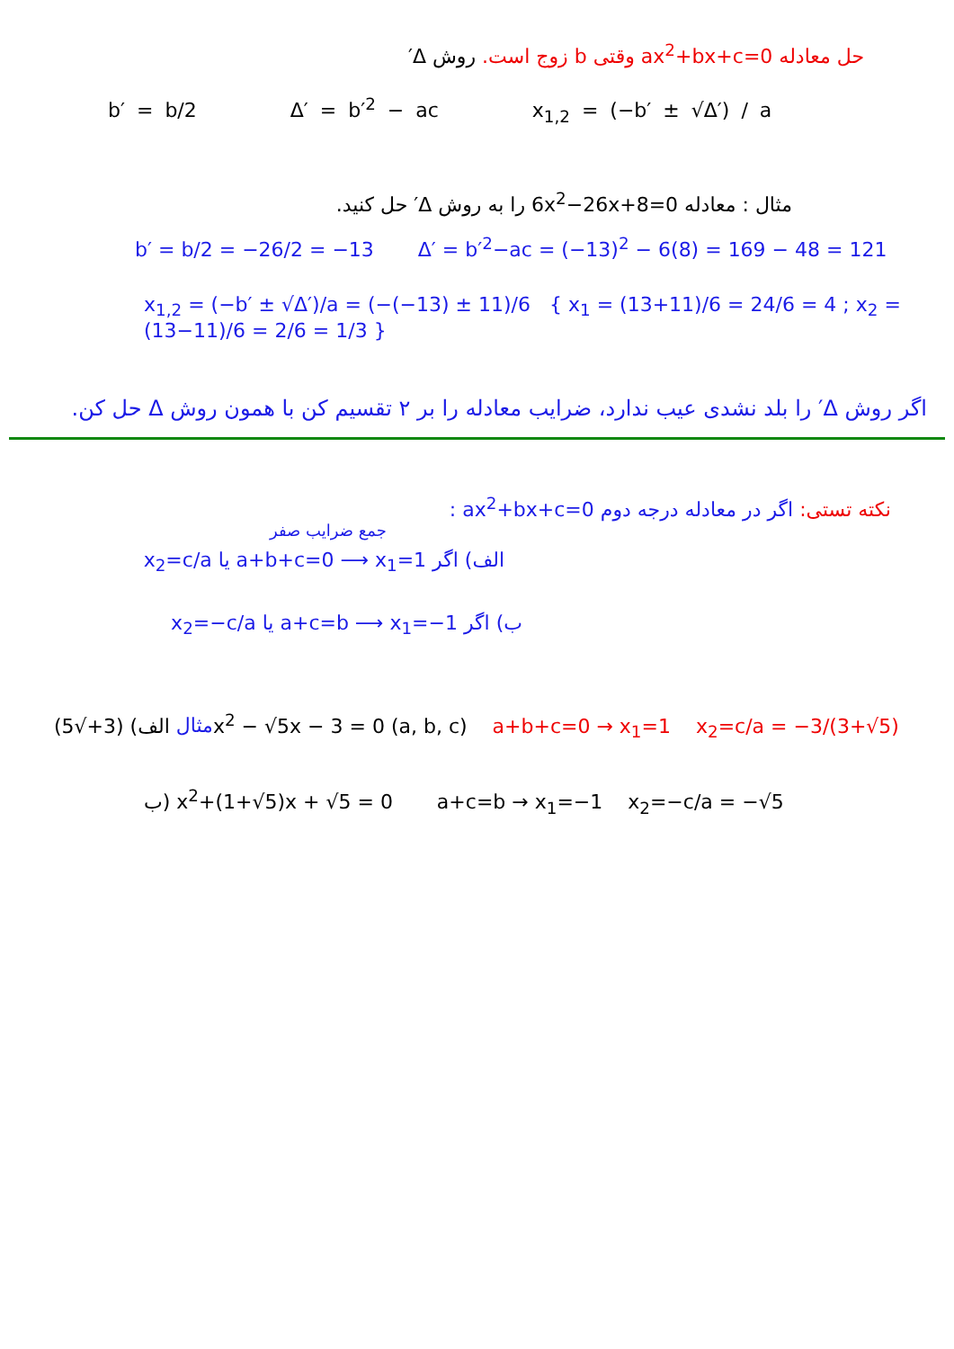حل معادله ax<sup>2</sup>+bx+c=0 وقتی b زوج است. روش Δ′
b′ = b/2 Δ′ = b′<sup>2</sup> − ac x<sub>1,2</sub> = (−b′ ± √Δ′) / a
مثال : معادله 6x<sup>2</sup>−26x+8=0 را به روش Δ′ حل کنید.
b′ = b/2 = −26/2 = −13 Δ′ = b′<sup>2</sup>−ac = (−13)<sup>2</sup> − 6(8) = 169 − 48 = 121
x<sub>1,2</sub> = (−b′ ± √Δ′)/a = (−(−13) ± 11)/6 { x<sub>1</sub> = (13+11)/6 = 24/6 = 4 ; x<sub>2</sub> = (13−11)/6 = 2/6 = 1/3 }
اگر روش Δ′ را بلد نشدی عیب ندارد، ضرایب معادله را بر ۲ تقسیم کن با همون روش Δ حل کن.
نکته تستی: اگر در معادله درجه دوم ax<sup>2</sup>+bx+c=0 :
جمع ضرایب صفر
الف) اگر a+b+c=0 ⟶ x<sub>1</sub>=1 یا x<sub>2</sub>=c/a
ب) اگر a+c=b ⟶ x<sub>1</sub>=−1 یا x<sub>2</sub>=−c/a
مثال الف) (3+√5)x<sup>2</sup> − √5x − 3 = 0 (a, b, c) a+b+c=0 → x<sub>1</sub>=1 x<sub>2</sub>=c/a = −3/(3+√5)
ب) x<sup>2</sup>+(1+√5)x + √5 = 0 a+c=b → x<sub>1</sub>=−1 x<sub>2</sub>=−c/a = −√5